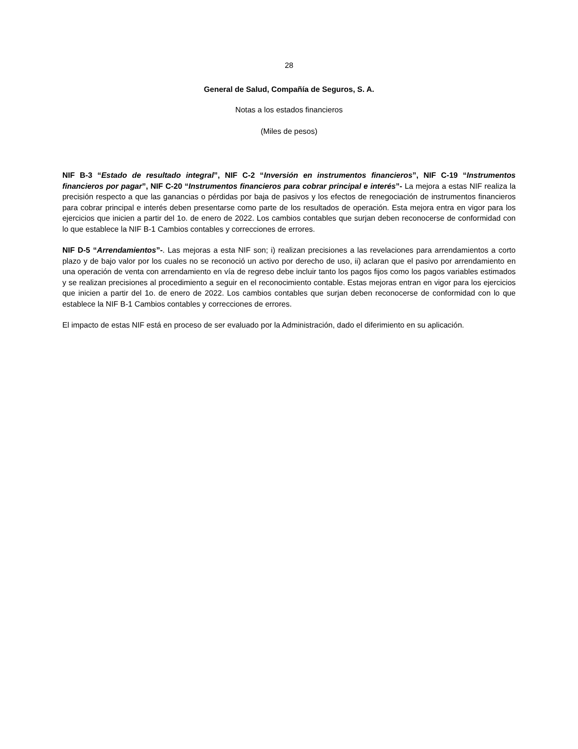28
General de Salud, Compañía de Seguros, S. A.
Notas a los estados financieros
(Miles de pesos)
NIF B-3 “Estado de resultado integral”, NIF C-2 “Inversión en instrumentos financieros”, NIF C-19 “Instrumentos financieros por pagar”, NIF C-20 “Instrumentos financieros para cobrar principal e interés”- La mejora a estas NIF realiza la precisión respecto a que las ganancias o pérdidas por baja de pasivos y los efectos de renegociación de instrumentos financieros para cobrar principal e interés deben presentarse como parte de los resultados de operación. Esta mejora entra en vigor para los ejercicios que inicien a partir del 1o. de enero de 2022. Los cambios contables que surjan deben reconocerse de conformidad con lo que establece la NIF B-1 Cambios contables y correcciones de errores.
NIF D-5 “Arrendamientos”-. Las mejoras a esta NIF son; i) realizan precisiones a las revelaciones para arrendamientos a corto plazo y de bajo valor por los cuales no se reconoció un activo por derecho de uso, ii) aclaran que el pasivo por arrendamiento en una operación de venta con arrendamiento en vía de regreso debe incluir tanto los pagos fijos como los pagos variables estimados y se realizan precisiones al procedimiento a seguir en el reconocimiento contable. Estas mejoras entran en vigor para los ejercicios que inicien a partir del 1o. de enero de 2022. Los cambios contables que surjan deben reconocerse de conformidad con lo que establece la NIF B-1 Cambios contables y correcciones de errores.
El impacto de estas NIF está en proceso de ser evaluado por la Administración, dado el diferimiento en su aplicación.